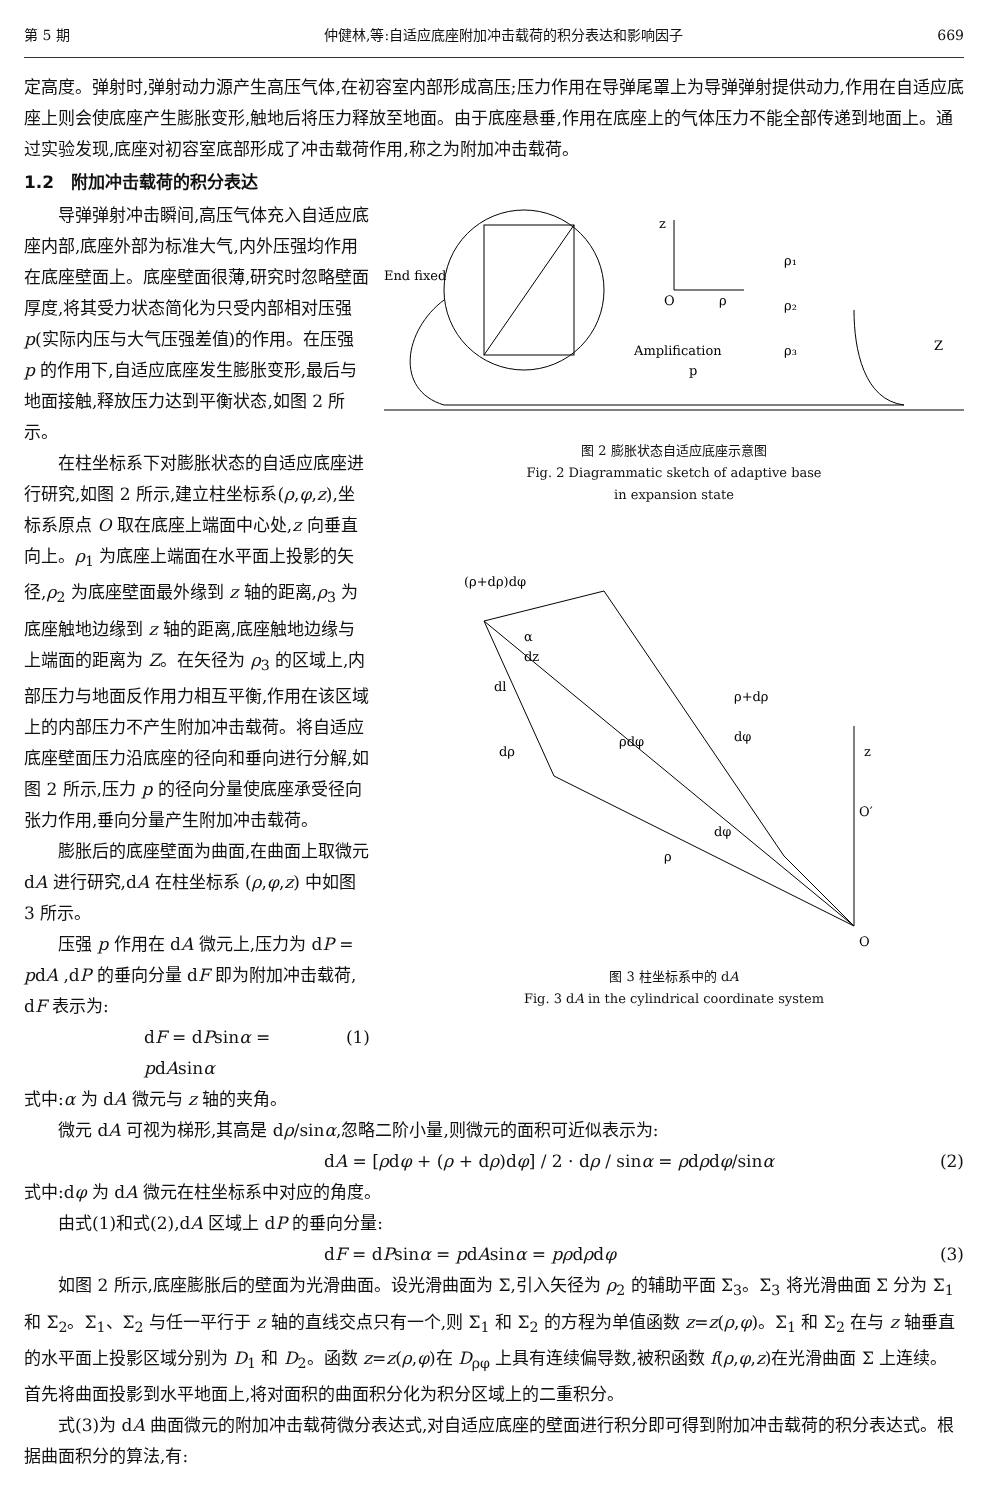第 5 期 仲健林,等:自适应底座附加冲击载荷的积分表达和影响因子 669
定高度。弹射时,弹射动力源产生高压气体,在初容室内部形成高压;压力作用在导弹尾罩上为导弹弹射提供动力,作用在自适应底座上则会使底座产生膨胀变形,触地后将压力释放至地面。由于底座悬垂,作用在底座上的气体压力不能全部传递到地面上。通过实验发现,底座对初容室底部形成了冲击载荷作用,称之为附加冲击载荷。
1.2　附加冲击载荷的积分表达
导弹弹射冲击瞬间,高压气体充入自适应底座内部,底座外部为标准大气,内外压强均作用在底座壁面上。底座壁面很薄,研究时忽略壁面厚度,将其受力状态简化为只受内部相对压强 p(实际内压与大气压强差值)的作用。在压强 p 的作用下,自适应底座发生膨胀变形,最后与地面接触,释放压力达到平衡状态,如图 2 所示。
在柱坐标系下对膨胀状态的自适应底座进行研究,如图 2 所示,建立柱坐标系(ρ,φ,z),坐标系原点 O 取在底座上端面中心处,z 向垂直向上。ρ<sub>1</sub> 为底座上端面在水平面上投影的矢径,ρ<sub>2</sub> 为底座壁面最外缘到 z 轴的距离,ρ<sub>3</sub> 为底座触地边缘到 z 轴的距离,底座触地边缘与上端面的距离为 Z。在矢径为 ρ<sub>3</sub> 的区域上,内部压力与地面反作用力相互平衡,作用在该区域上的内部压力不产生附加冲击载荷。将自适应底座壁面压力沿底座的径向和垂向进行分解,如图 2 所示,压力 p 的径向分量使底座承受径向张力作用,垂向分量产生附加冲击载荷。
膨胀后的底座壁面为曲面,在曲面上取微元 dA 进行研究,dA 在柱坐标系 (ρ,φ,z) 中如图 3 所示。
压强 p 作用在 dA 微元上,压力为 dP = pdA ,dP 的垂向分量 dF 即为附加冲击载荷, dF 表示为:
dF = dPsinα = pdAsinα (1)
End fixed
O
ρ
z
Amplification
p
ρ₁
ρ₂
ρ₃
Z
图 2 膨胀状态自适应底座示意图
Fig. 2 Diagrammatic sketch of adaptive base
in expansion state
(ρ+dρ)dφ
α
dz
dl
dρ
ρdφ
ρ+dρ
dφ
z
O′
dφ
ρ
O
图 3 柱坐标系中的 dA
Fig. 3 dA in the cylindrical coordinate system
式中:α 为 dA 微元与 z 轴的夹角。
微元 dA 可视为梯形,其高是 dρ/sinα,忽略二阶小量,则微元的面积可近似表示为:
dA = [ρdφ + (ρ + dρ)dφ] / 2 · dρ / sinα = ρdρdφ/sinα (2)
式中:dφ 为 dA 微元在柱坐标系中对应的角度。
由式(1)和式(2),dA 区域上 dP 的垂向分量:
dF = dPsinα = pdAsinα = pρdρdφ (3)
如图 2 所示,底座膨胀后的壁面为光滑曲面。设光滑曲面为 Σ,引入矢径为 ρ<sub>2</sub> 的辅助平面 Σ<sub>3</sub>。Σ<sub>3</sub> 将光滑曲面 Σ 分为 Σ<sub>1</sub> 和 Σ<sub>2</sub>。Σ<sub>1</sub>、Σ<sub>2</sub> 与任一平行于 z 轴的直线交点只有一个,则 Σ<sub>1</sub> 和 Σ<sub>2</sub> 的方程为单值函数 z=z(ρ,φ)。Σ<sub>1</sub> 和 Σ<sub>2</sub> 在与 z 轴垂直的水平面上投影区域分别为 D<sub>1</sub> 和 D<sub>2</sub>。函数 z=z(ρ,φ)在 D<sub>ρφ</sub> 上具有连续偏导数,被积函数 f(ρ,φ,z)在光滑曲面 Σ 上连续。首先将曲面投影到水平地面上,将对面积的曲面积分化为积分区域上的二重积分。
式(3)为 dA 曲面微元的附加冲击载荷微分表达式,对自适应底座的壁面进行积分即可得到附加冲击载荷的积分表达式。根据曲面积分的算法,有: